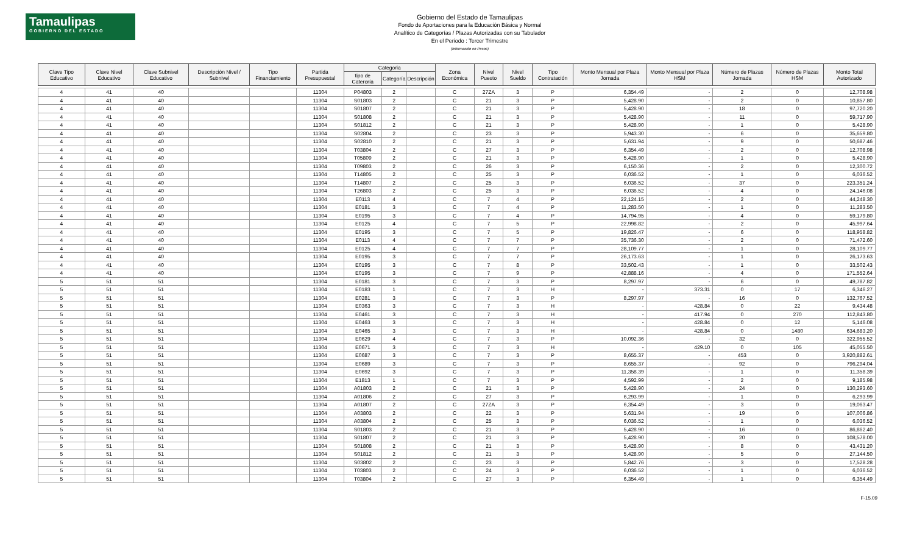Tamaulipas
GOBIERNO DEL ESTADO
Gobierno del Estado de Tamaulipas
Fondo de Aportaciones para la Educación Básica y Normal
Analítico de Categorías / Plazas Autorizadas con su Tabulador
En el Periodo : Tercer Trimestre
(Información en Pesos)
| Clave Tipo Educativo | Clave Nivel Educativo | Clave Subnivel Educativo | Descripción Nivel / Subnivel | Tipo Financiamiento | Partida Presupuestal | Categoria | | | Zona Económica | Nivel Puesto | Nivel Sueldo | Tipo Contratación | Monto Mensual por Plaza Jornada | Monto Mensual por Plaza HSM | Número de Plazas Jornada | Número de Plazas HSM | Monto Total Autorizado |
| --- | --- | --- | --- | --- | --- | --- | --- | --- | --- | --- | --- | --- | --- | --- | --- | --- | --- |
| | | | | | | tipo de Caterоría | Categoría | Descripción | | | | | | | | | |
| 4 | 41 | 40 | | | 11304 | P04803 | 2 | | C | 27ZA | 3 | P | 6,354.49 | - | 2 | 0 | 12,708.98 |
| 4 | 41 | 40 | | | 11304 | S01803 | 2 | | C | 21 | 3 | P | 5,428.90 | - | 2 | 0 | 10,857.80 |
| 4 | 41 | 40 | | | 11304 | S01807 | 2 | | C | 21 | 3 | P | 5,428.90 | - | 18 | 0 | 97,720.20 |
| 4 | 41 | 40 | | | 11304 | S01808 | 2 | | C | 21 | 3 | P | 5,428.90 | - | 11 | 0 | 59,717.90 |
| 4 | 41 | 40 | | | 11304 | S01812 | 2 | | C | 21 | 3 | P | 5,428.90 | - | 1 | 0 | 5,428.90 |
| 4 | 41 | 40 | | | 11304 | S02804 | 2 | | C | 23 | 3 | P | 5,943.30 | - | 6 | 0 | 35,659.80 |
| 4 | 41 | 40 | | | 11304 | S02810 | 2 | | C | 21 | 3 | P | 5,631.94 | - | 9 | 0 | 50,687.46 |
| 4 | 41 | 40 | | | 11304 | T03804 | 2 | | C | 27 | 3 | P | 6,354.49 | - | 2 | 0 | 12,708.98 |
| 4 | 41 | 40 | | | 11304 | T05809 | 2 | | C | 21 | 3 | P | 5,428.90 | - | 1 | 0 | 5,428.90 |
| 4 | 41 | 40 | | | 11304 | T09803 | 2 | | C | 26 | 3 | P | 6,150.36 | - | 2 | 0 | 12,300.72 |
| 4 | 41 | 40 | | | 11304 | T14805 | 2 | | C | 25 | 3 | P | 6,036.52 | - | 1 | 0 | 6,036.52 |
| 4 | 41 | 40 | | | 11304 | T14807 | 2 | | C | 25 | 3 | P | 6,036.52 | - | 37 | 0 | 223,351.24 |
| 4 | 41 | 40 | | | 11304 | T26803 | 2 | | C | 25 | 3 | P | 6,036.52 | - | 4 | 0 | 24,146.08 |
| 4 | 41 | 40 | | | 11304 | E0113 | 4 | | C | 7 | 4 | P | 22,124.15 | - | 2 | 0 | 44,248.30 |
| 4 | 41 | 40 | | | 11304 | E0181 | 3 | | C | 7 | 4 | P | 11,283.50 | - | 1 | 0 | 11,283.50 |
| 4 | 41 | 40 | | | 11304 | E0195 | 3 | | C | 7 | 4 | P | 14,794.95 | - | 4 | 0 | 59,179.80 |
| 4 | 41 | 40 | | | 11304 | E0125 | 4 | | C | 7 | 5 | P | 22,998.82 | - | 2 | 0 | 45,997.64 |
| 4 | 41 | 40 | | | 11304 | E0195 | 3 | | C | 7 | 5 | P | 19,826.47 | - | 6 | 0 | 118,958.82 |
| 4 | 41 | 40 | | | 11304 | E0113 | 4 | | C | 7 | 7 | P | 35,736.30 | - | 2 | 0 | 71,472.60 |
| 4 | 41 | 40 | | | 11304 | E0125 | 4 | | C | 7 | 7 | P | 28,109.77 | - | 1 | 0 | 28,109.77 |
| 4 | 41 | 40 | | | 11304 | E0195 | 3 | | C | 7 | 7 | P | 26,173.63 | - | 1 | 0 | 26,173.63 |
| 4 | 41 | 40 | | | 11304 | E0195 | 3 | | C | 7 | 8 | P | 33,502.43 | - | 1 | 0 | 33,502.43 |
| 4 | 41 | 40 | | | 11304 | E0195 | 3 | | C | 7 | 9 | P | 42,888.16 | - | 4 | 0 | 171,552.64 |
| 5 | 51 | 51 | | | 11304 | E0181 | 3 | | C | 7 | 3 | P | 8,297.97 | - | 6 | 0 | 49,787.82 |
| 5 | 51 | 51 | | | 11304 | E0183 | 1 | | C | 7 | 3 | H | - | 373.31 | 0 | 17 | 6,346.27 |
| 5 | 51 | 51 | | | 11304 | E0281 | 3 | | C | 7 | 3 | P | 8,297.97 | - | 16 | 0 | 132,767.52 |
| 5 | 51 | 51 | | | 11304 | E0363 | 3 | | C | 7 | 3 | H | - | 428.84 | 0 | 22 | 9,434.48 |
| 5 | 51 | 51 | | | 11304 | E0461 | 3 | | C | 7 | 3 | H | - | 417.94 | 0 | 270 | 112,843.80 |
| 5 | 51 | 51 | | | 11304 | E0463 | 3 | | C | 7 | 3 | H | - | 428.84 | 0 | 12 | 5,146.08 |
| 5 | 51 | 51 | | | 11304 | E0465 | 3 | | C | 7 | 3 | H | - | 428.84 | 0 | 1480 | 634,683.20 |
| 5 | 51 | 51 | | | 11304 | E0629 | 4 | | C | 7 | 3 | P | 10,092.36 | - | 32 | 0 | 322,955.52 |
| 5 | 51 | 51 | | | 11304 | E0671 | 3 | | C | 7 | 3 | H | - | 429.10 | 0 | 105 | 45,055.50 |
| 5 | 51 | 51 | | | 11304 | E0687 | 3 | | C | 7 | 3 | P | 8,655.37 | - | 453 | 0 | 3,920,882.61 |
| 5 | 51 | 51 | | | 11304 | E0689 | 3 | | C | 7 | 3 | P | 8,655.37 | - | 92 | 0 | 796,294.04 |
| 5 | 51 | 51 | | | 11304 | E0692 | 3 | | C | 7 | 3 | P | 11,358.39 | - | 1 | 0 | 11,358.39 |
| 5 | 51 | 51 | | | 11304 | E1813 | 1 | | C | 7 | 3 | P | 4,592.99 | - | 2 | 0 | 9,185.98 |
| 5 | 51 | 51 | | | 11304 | A01803 | 2 | | C | 21 | 3 | P | 5,428.90 | - | 24 | 0 | 130,293.60 |
| 5 | 51 | 51 | | | 11304 | A01806 | 2 | | C | 27 | 3 | P | 6,293.99 | - | 1 | 0 | 6,293.99 |
| 5 | 51 | 51 | | | 11304 | A01807 | 2 | | C | 27ZA | 3 | P | 6,354.49 | - | 3 | 0 | 19,063.47 |
| 5 | 51 | 51 | | | 11304 | A03803 | 2 | | C | 22 | 3 | P | 5,631.94 | - | 19 | 0 | 107,006.86 |
| 5 | 51 | 51 | | | 11304 | A03804 | 2 | | C | 25 | 3 | P | 6,036.52 | - | 1 | 0 | 6,036.52 |
| 5 | 51 | 51 | | | 11304 | S01803 | 2 | | C | 21 | 3 | P | 5,428.90 | - | 16 | 0 | 86,862.40 |
| 5 | 51 | 51 | | | 11304 | S01807 | 2 | | C | 21 | 3 | P | 5,428.90 | - | 20 | 0 | 108,578.00 |
| 5 | 51 | 51 | | | 11304 | S01808 | 2 | | C | 21 | 3 | P | 5,428.90 | - | 8 | 0 | 43,431.20 |
| 5 | 51 | 51 | | | 11304 | S01812 | 2 | | C | 21 | 3 | P | 5,428.90 | - | 5 | 0 | 27,144.50 |
| 5 | 51 | 51 | | | 11304 | S03802 | 2 | | C | 23 | 3 | P | 5,842.76 | - | 3 | 0 | 17,528.28 |
| 5 | 51 | 51 | | | 11304 | T03803 | 2 | | C | 24 | 3 | P | 6,036.52 | - | 1 | 0 | 6,036.52 |
| 5 | 51 | 51 | | | 11304 | T03804 | 2 | | C | 27 | 3 | P | 6,354.49 | - | 1 | 0 | 6,354.49 |
F-15.09